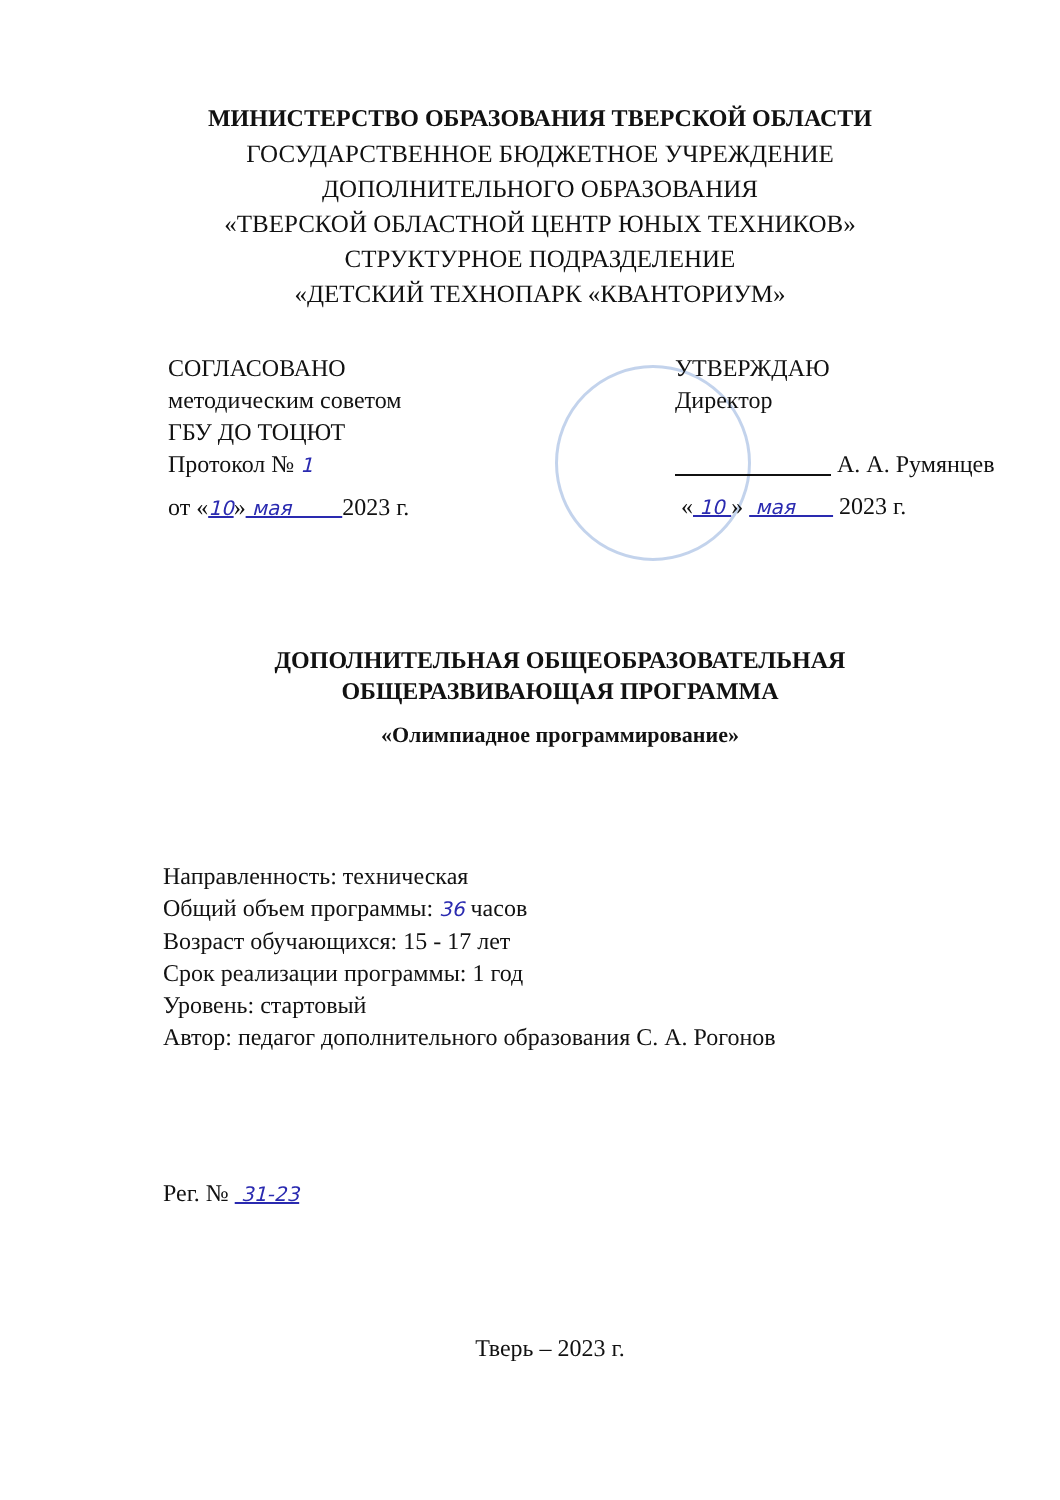МИНИСТЕРСТВО ОБРАЗОВАНИЯ ТВЕРСКОЙ ОБЛАСТИ
ГОСУДАРСТВЕННОЕ БЮДЖЕТНОЕ УЧРЕЖДЕНИЕ
ДОПОЛНИТЕЛЬНОГО ОБРАЗОВАНИЯ
«ТВЕРСКОЙ ОБЛАСТНОЙ ЦЕНТР ЮНЫХ ТЕХНИКОВ»
СТРУКТУРНОЕ ПОДРАЗДЕЛЕНИЕ
«ДЕТСКИЙ ТЕХНОПАРК «КВАНТОРИУМ»
СОГЛАСОВАНО
методическим советом
ГБУ ДО ТОЦЮТ
Протокол № 1
от «10» мая 2023 г.
УТВЕРЖДАЮ
Директор
А. А. Румянцев
« 10 » мая 2023 г.
ДОПОЛНИТЕЛЬНАЯ ОБЩЕОБРАЗОВАТЕЛЬНАЯ
ОБЩЕРАЗВИВАЮЩАЯ ПРОГРАММА
«Олимпиадное программирование»
Направленность: техническая
Общий объем программы: 36 часов
Возраст обучающихся: 15 - 17 лет
Срок реализации программы: 1 год
Уровень: стартовый
Автор: педагог дополнительного образования С. А. Рогонов
Рег. № 31-23
Тверь – 2023 г.